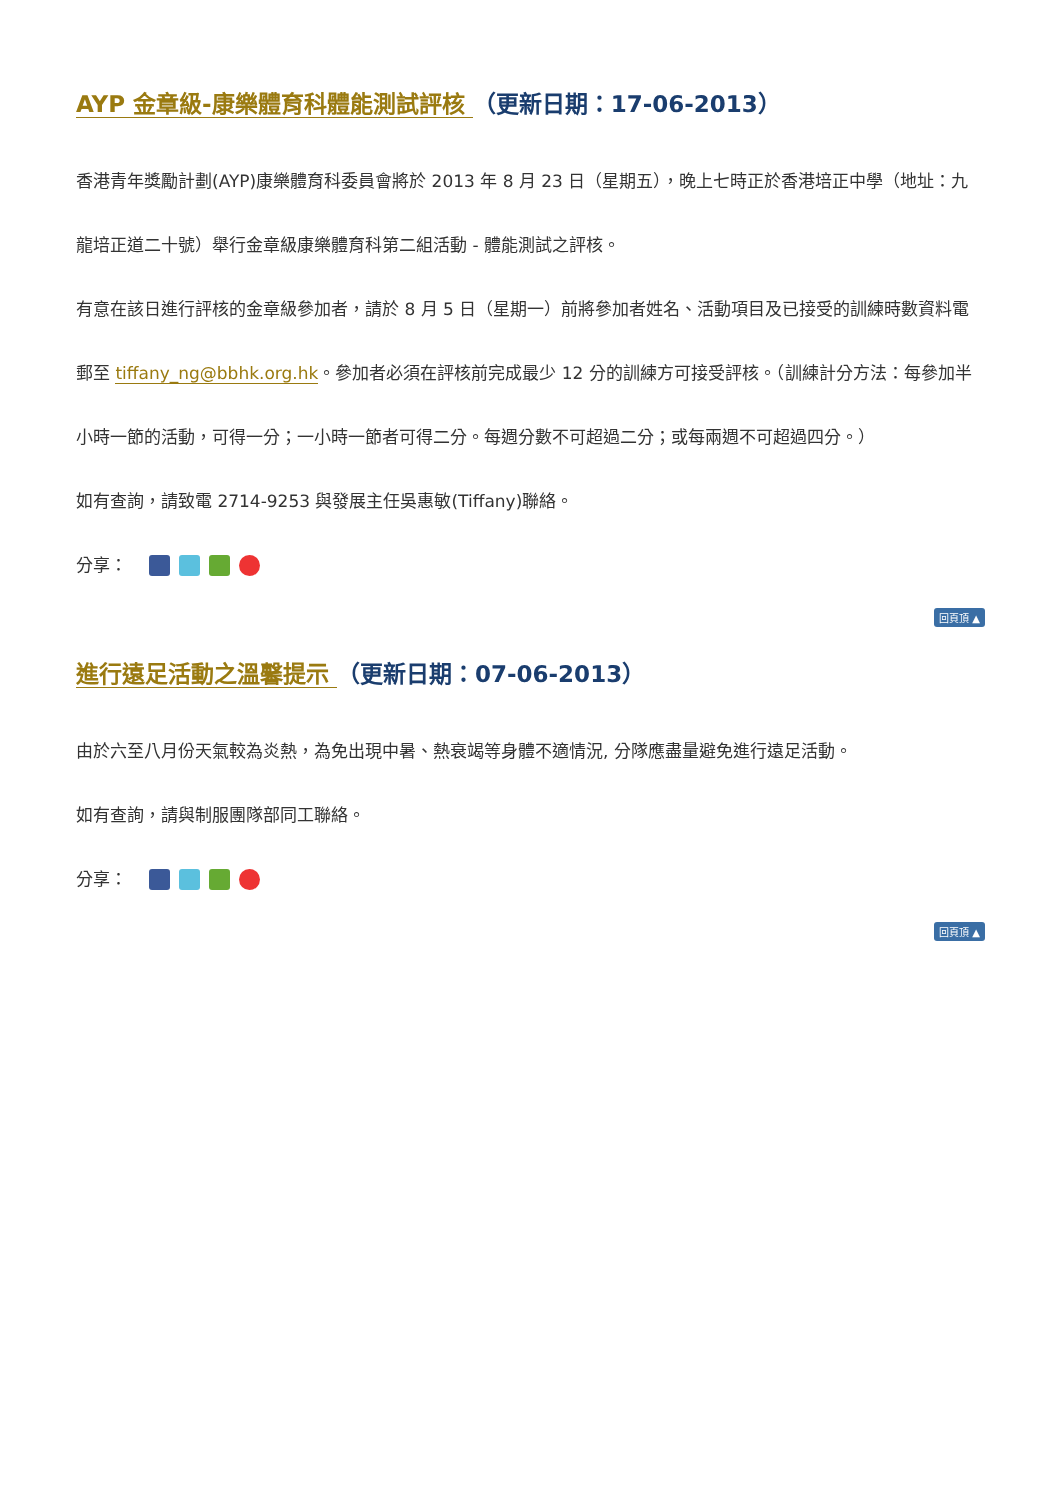AYP 金章級-康樂體育科體能測試評核 （更新日期：17-06-2013）
香港青年獎勵計劃(AYP)康樂體育科委員會將於 2013 年 8 月 23 日（星期五），晚上七時正於香港培正中學（地址：九龍培正道二十號）舉行金章級康樂體育科第二組活動 - 體能測試之評核。
有意在該日進行評核的金章級參加者，請於 8 月 5 日（星期一）前將參加者姓名、活動項目及已接受的訓練時數資料電郵至 tiffany_ng@bbhk.org.hk。參加者必須在評核前完成最少 12 分的訓練方可接受評核。（訓練計分方法：每參加半小時一節的活動，可得一分；一小時一節者可得二分。每週分數不可超過二分；或每兩週不可超過四分。）
如有查詢，請致電 2714-9253 與發展主任吳惠敏(Tiffany)聯絡。
分享：
回頁頂 ▲
進行遠足活動之溫馨提示 （更新日期：07-06-2013）
由於六至八月份天氣較為炎熱，為免出現中暑、熱衰竭等身體不適情況, 分隊應盡量避免進行遠足活動。
如有查詢，請與制服團隊部同工聯絡。
分享：
回頁頂 ▲